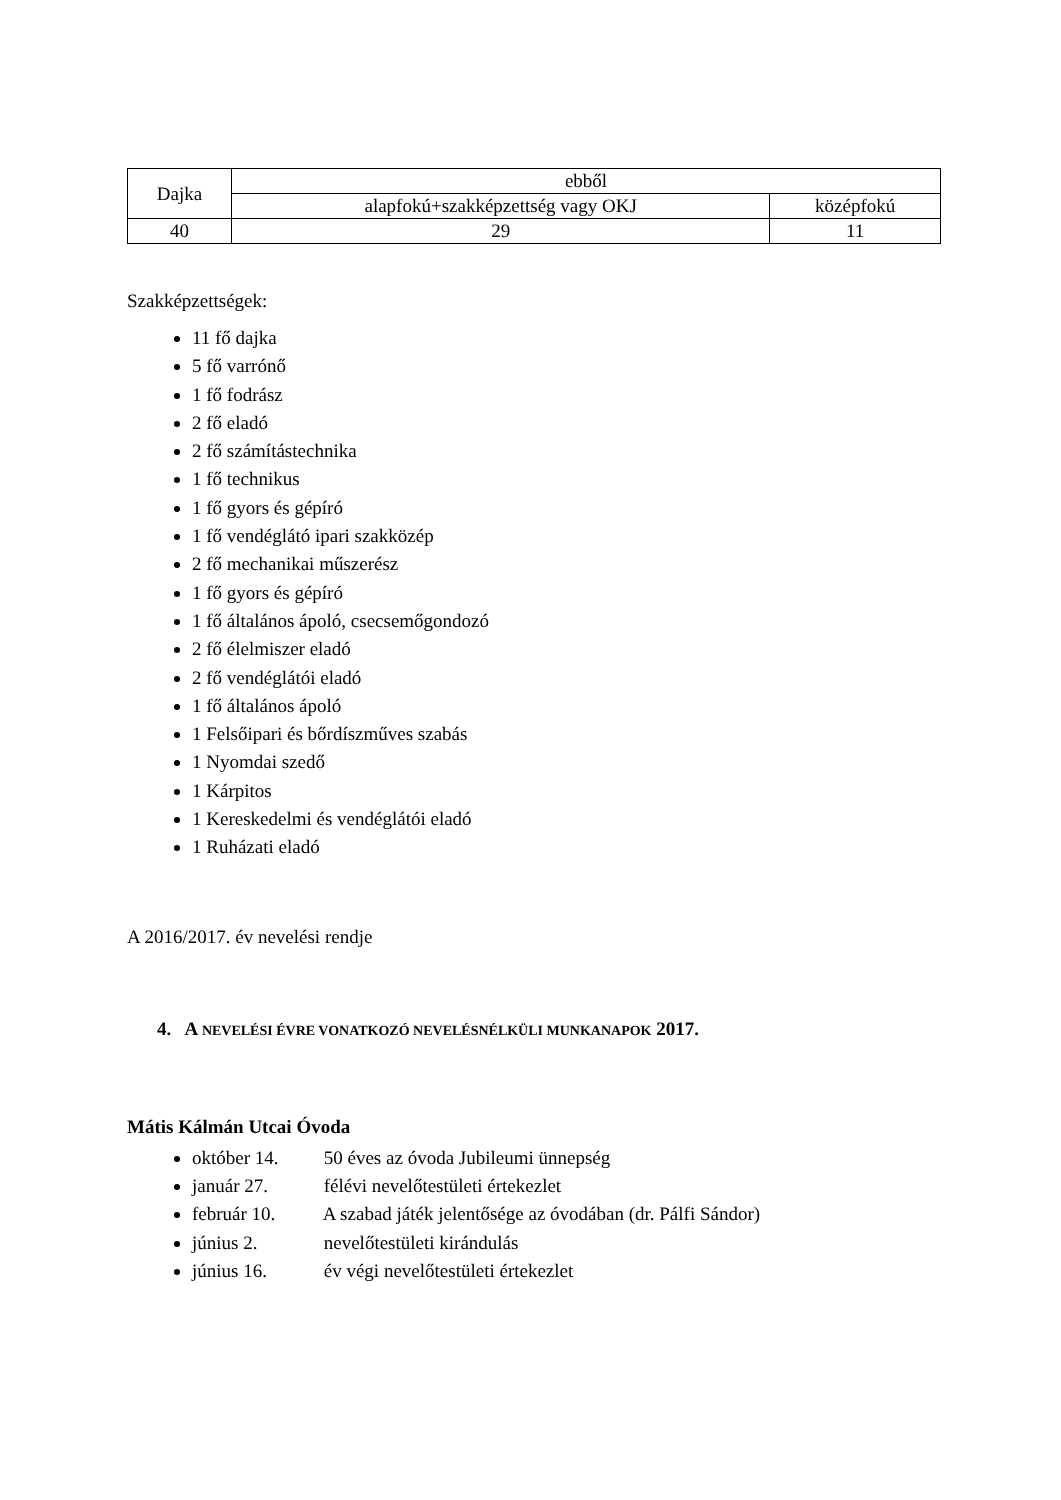| Dajka | ebből | |
| --- | --- | --- |
| | alapfokú+szakképzettség vagy OKJ | középfokú |
| 40 | 29 | 11 |
Szakképzettségek:
11 fő dajka
5 fő varrónő
1 fő fodrász
2 fő eladó
2 fő számítástechnika
1 fő technikus
1 fő gyors és gépíró
1 fő vendéglátó ipari szakközép
2 fő mechanikai műszerész
1 fő gyors és gépíró
1 fő általános ápoló, csecsemőgondozó
2 fő élelmiszer eladó
2 fő vendéglátói eladó
1 fő általános ápoló
1 Felsőipari és bőrdíszműves szabás
1 Nyomdai szedő
1 Kárpitos
1 Kereskedelmi és vendéglátói eladó
1 Ruházati eladó
A 2016/2017. év nevelési rendje
4. A NEVELÉSI ÉVRE VONATKOZÓ NEVELÉSNÉLKÜLI MUNKANAPOK 2017.
Mátis Kálmán Utcai Óvoda
október 14. 50 éves az óvoda Jubileumi ünnepség
január 27. félévi nevelőtestületi értekezlet
február 10. A szabad játék jelentősége az óvodában (dr. Pálfi Sándor)
június 2. nevelőtestületi kirándulás
június 16. év végi nevelőtestületi értekezlet